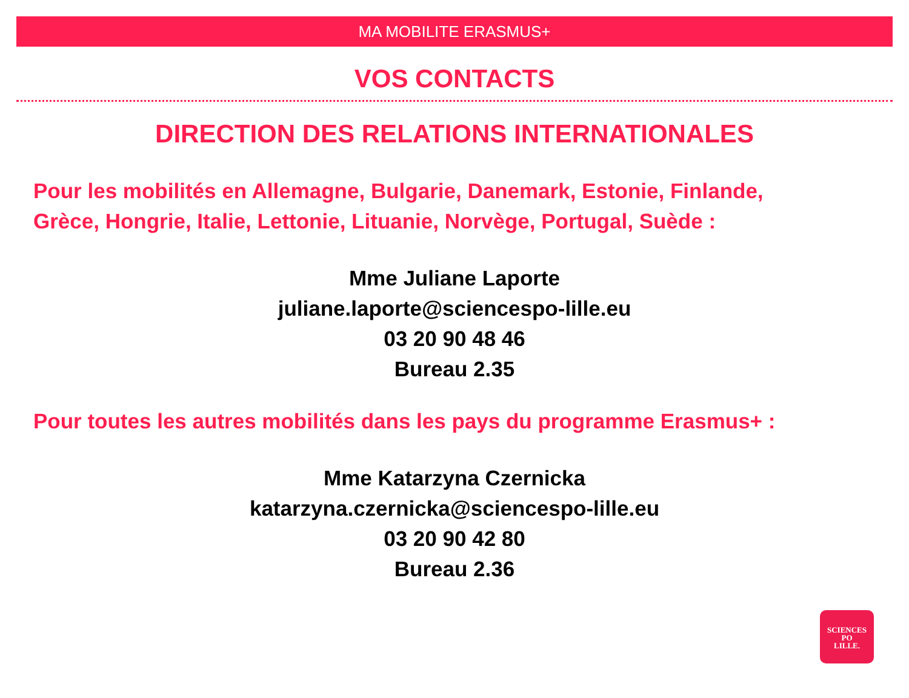MA MOBILITE ERASMUS+
VOS CONTACTS
DIRECTION DES RELATIONS INTERNATIONALES
Pour les mobilités en Allemagne, Bulgarie, Danemark, Estonie, Finlande,
Grèce, Hongrie, Italie, Lettonie, Lituanie, Norvège, Portugal, Suède :
Mme Juliane Laporte
juliane.laporte@sciencespo-lille.eu
03 20 90 48 46
Bureau 2.35
Pour toutes les autres mobilités dans les pays du programme Erasmus+ :
Mme Katarzyna Czernicka
katarzyna.czernicka@sciencespo-lille.eu
03 20 90 42 80
Bureau 2.36
SCIENCES
PO
LILLE.